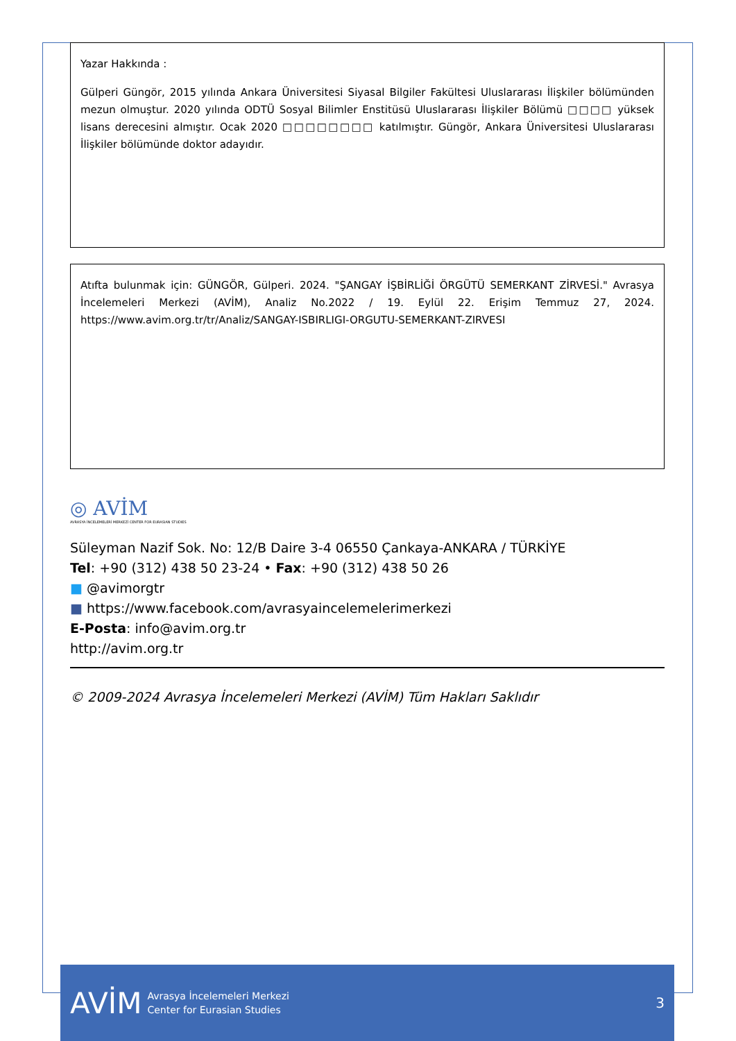Yazar Hakkında :
Gülperi Güngör, 2015 yılında Ankara Üniversitesi Siyasal Bilgiler Fakültesi Uluslararası İlişkiler bölümünden mezun olmuştur. 2020 yılında ODTÜ Sosyal Bilimler Enstitüsü Uluslararası İlişkiler Bölümü □□□□ yüksek lisans derecesini almıştır. Ocak 2020 □□□□□□□□ katılmıştır. Güngör, Ankara Üniversitesi Uluslararası İlişkiler bölümünde doktor adayıdır.
Atıfta bulunmak için: GÜNGÖR, Gülperi. 2024. "ŞANGAY İŞBİRLİĞİ ÖRGÜTÜ SEMERKANT ZİRVESİ." Avrasya İncelemeleri Merkezi (AVİM), Analiz No.2022 / 19. Eylül 22. Erişim Temmuz 27, 2024. https://www.avim.org.tr/tr/Analiz/SANGAY-ISBIRLIGI-ORGUTU-SEMERKANT-ZIRVESI
◎ AVİM
AVRASYA İNCELEMELERİ MERKEZİ CENTER FOR EURASIAN STUDIES
Süleyman Nazif Sok. No: 12/B Daire 3-4 06550 Çankaya-ANKARA / TÜRKİYE
Tel: +90 (312) 438 50 23-24 • Fax: +90 (312) 438 50 26
■ @avimorgtr
■ https://www.facebook.com/avrasyaincelemelerimerkezi
E-Posta: info@avim.org.tr
http://avim.org.tr
© 2009-2024 Avrasya İncelemeleri Merkezi (AVİM) Tüm Hakları Saklıdır
AVİM Avrasya İncelemeleri Merkezi
Center for Eurasian Studies 3